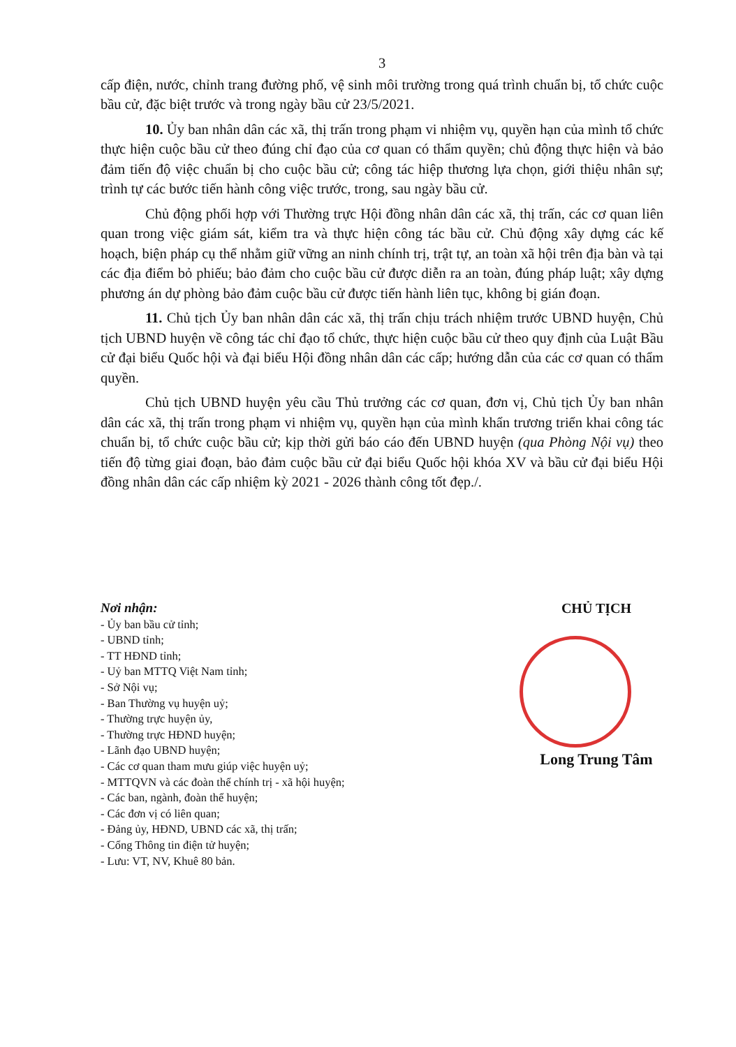3
cấp điện, nước, chỉnh trang đường phố, vệ sinh môi trường trong quá trình chuẩn bị, tổ chức cuộc bầu cử, đặc biệt trước và trong ngày bầu cử 23/5/2021.
10. Ủy ban nhân dân các xã, thị trấn trong phạm vi nhiệm vụ, quyền hạn của mình tổ chức thực hiện cuộc bầu cử theo đúng chỉ đạo của cơ quan có thẩm quyền; chủ động thực hiện và bảo đảm tiến độ việc chuẩn bị cho cuộc bầu cử; công tác hiệp thương lựa chọn, giới thiệu nhân sự; trình tự các bước tiến hành công việc trước, trong, sau ngày bầu cử.
Chủ động phối hợp với Thường trực Hội đồng nhân dân các xã, thị trấn, các cơ quan liên quan trong việc giám sát, kiểm tra và thực hiện công tác bầu cử. Chủ động xây dựng các kế hoạch, biện pháp cụ thể nhằm giữ vững an ninh chính trị, trật tự, an toàn xã hội trên địa bàn và tại các địa điểm bỏ phiếu; bảo đảm cho cuộc bầu cử được diễn ra an toàn, đúng pháp luật; xây dựng phương án dự phòng bảo đảm cuộc bầu cử được tiến hành liên tục, không bị gián đoạn.
11. Chủ tịch Ủy ban nhân dân các xã, thị trấn chịu trách nhiệm trước UBND huyện, Chủ tịch UBND huyện về công tác chỉ đạo tổ chức, thực hiện cuộc bầu cử theo quy định của Luật Bầu cử đại biểu Quốc hội và đại biểu Hội đồng nhân dân các cấp; hướng dẫn của các cơ quan có thẩm quyền.
Chủ tịch UBND huyện yêu cầu Thủ trưởng các cơ quan, đơn vị, Chủ tịch Ủy ban nhân dân các xã, thị trấn trong phạm vi nhiệm vụ, quyền hạn của mình khẩn trương triển khai công tác chuẩn bị, tổ chức cuộc bầu cử; kịp thời gửi báo cáo đến UBND huyện (qua Phòng Nội vụ) theo tiến độ từng giai đoạn, bảo đảm cuộc bầu cử đại biểu Quốc hội khóa XV và bầu cử đại biểu Hội đồng nhân dân các cấp nhiệm kỳ 2021 - 2026 thành công tốt đẹp./.
Nơi nhận:
- Ủy ban bầu cử tỉnh;
- UBND tỉnh;
- TT HĐND tỉnh;
- Uỷ ban MTTQ Việt Nam tỉnh;
- Sở Nội vụ;
- Ban Thường vụ huyện uỷ;
- Thường trực huyện ủy,
- Thường trực HĐND huyện;
- Lãnh đạo UBND huyện;
- Các cơ quan tham mưu giúp việc huyện uỷ;
- MTTQVN và các đoàn thể chính trị - xã hội huyện;
- Các ban, ngành, đoàn thể huyện;
- Các đơn vị có liên quan;
- Đảng ủy, HĐND, UBND các xã, thị trấn;
- Cổng Thông tin điện tử huyện;
- Lưu: VT, NV, Khuê 80 bản.
CHỦ TỊCH
Long Trung Tâm